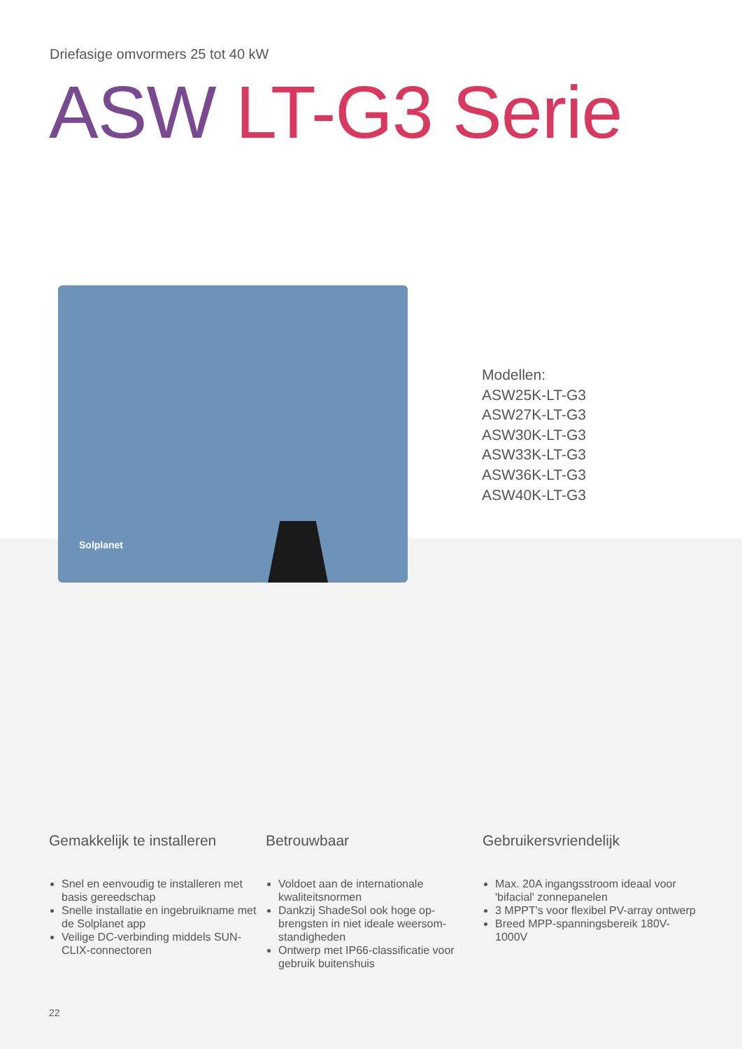Driefasige omvormers 25 tot 40 kW
ASW LT-G3 Serie
Solplanet
Modellen:
ASW25K-LT-G3
ASW27K-LT-G3
ASW30K-LT-G3
ASW33K-LT-G3
ASW36K-LT-G3
ASW40K-LT-G3
Gemakkelijk te installeren
Snel en eenvoudig te installeren met basis gereedschap
Snelle installatie en ingebruikname met de Solplanet app
Veilige DC-verbinding middels SUN-CLIX-connectoren
Betrouwbaar
Voldoet aan de internationale kwaliteitsnormen
Dankzij ShadeSol ook hoge op-brengsten in niet ideale weersom-standigheden
Ontwerp met IP66-classificatie voor gebruik buitenshuis
Gebruikersvriendelijk
Max. 20A ingangsstroom ideaal voor 'bifacial' zonnepanelen
3 MPPT's voor flexibel PV-array ontwerp
Breed MPP-spanningsbereik 180V-1000V
22